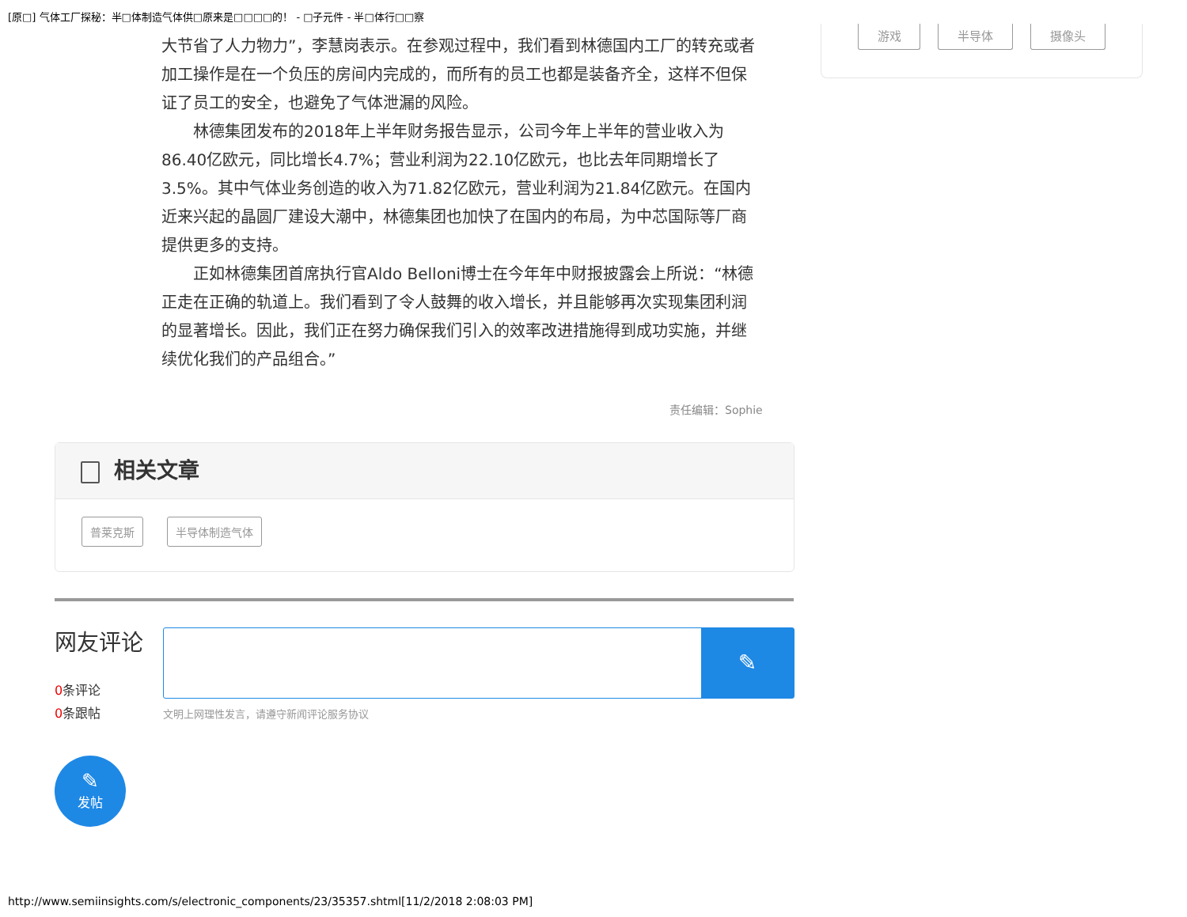[原□] 气体工厂探秘：半□体制造气体供□原来是□□□□的！ - □子元件 - 半□体行□□察
游戏 半导体 摄像头
大节省了人力物力”，李慧岗表示。在参观过程中，我们看到林德国内工厂的转充或者加工操作是在一个负压的房间内完成的，而所有的员工也都是装备齐全，这样不但保证了员工的安全，也避免了气体泄漏的风险。
林德集团发布的2018年上半年财务报告显示，公司今年上半年的营业收入为86.40亿欧元，同比增长4.7%；营业利润为22.10亿欧元，也比去年同期增长了3.5%。其中气体业务创造的收入为71.82亿欧元，营业利润为21.84亿欧元。在国内近来兴起的晶圆厂建设大潮中，林德集团也加快了在国内的布局，为中芯国际等厂商提供更多的支持。
正如林德集团首席执行官Aldo Belloni博士在今年年中财报披露会上所说：“林德正走在正确的轨道上。我们看到了令人鼓舞的收入增长，并且能够再次实现集团利润的显著增长。因此，我们正在努力确保我们引入的效率改进措施得到成功实施，并继续优化我们的产品组合。”
责任编辑：Sophie
相关文章
普莱克斯 半导体制造气体
网友评论
0条评论
0条跟帖
✎
文明上网理性发言，请遵守新闻评论服务协议
✎
发帖
http://www.semiinsights.com/s/electronic_components/23/35357.shtml[11/2/2018 2:08:03 PM]